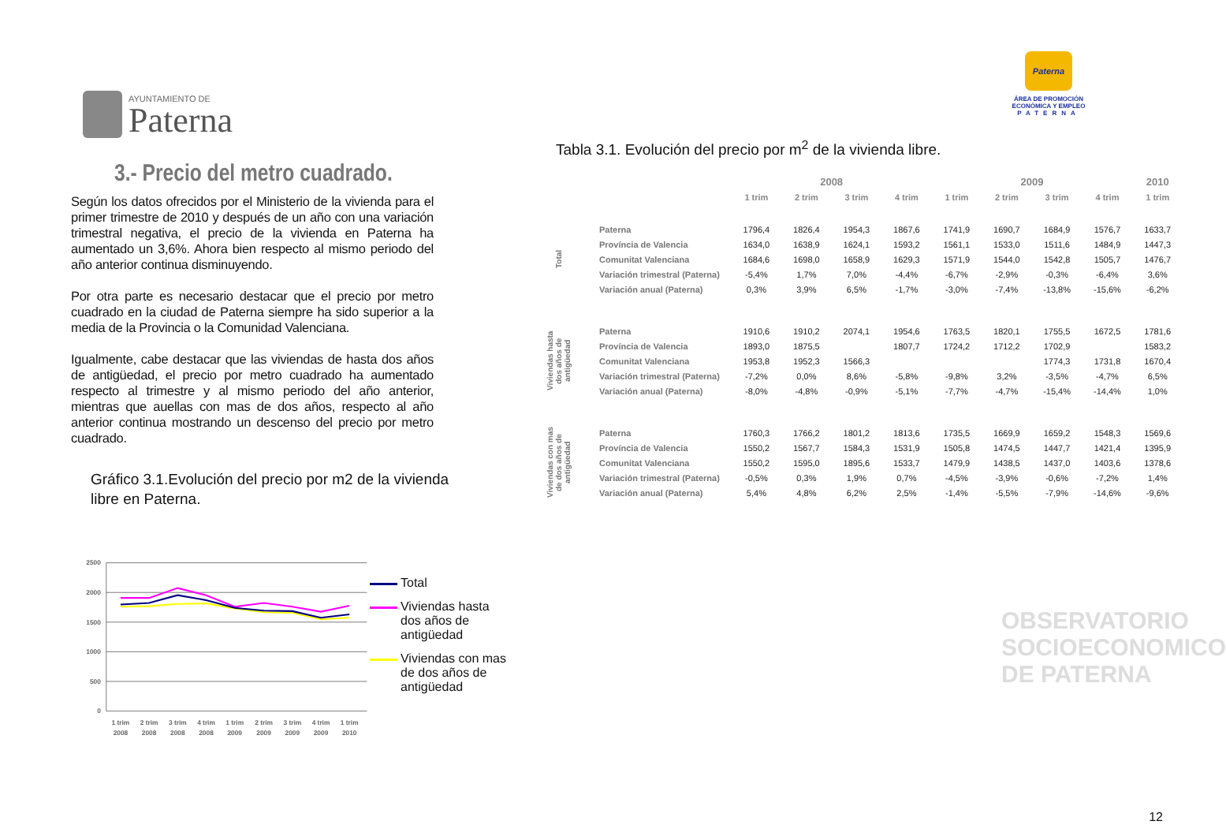AYUNTAMIENTO DE
Paterna
Paterna
ÁREA DE PROMOCIÓN
ECONÓMICA Y EMPLEO
PATERNA
3.- Precio del metro cuadrado.
Según los datos ofrecidos por el Ministerio de la vivienda para el primer trimestre de 2010 y después de un año con una variación trimestral negativa, el precio de la vivienda en Paterna ha aumentado un 3,6%. Ahora bien respecto al mismo periodo del año anterior continua disminuyendo.
Por otra parte es necesario destacar que el precio por metro cuadrado en la ciudad de Paterna siempre ha sido superior a la media de la Provincia o la Comunidad Valenciana.
Igualmente, cabe destacar que las viviendas de hasta dos años de antigüedad, el precio por metro cuadrado ha aumentado respecto al trimestre y al mismo periodo del año anterior, mientras que auellas con mas de dos años, respecto al año anterior continua mostrando un descenso del precio por metro cuadrado.
Gráfico 3.1.Evolución del precio por m2 de la vivienda
libre en Paterna.
2500
2000
1500
1000
500
0
1 trim
2008
2 trim
2008
3 trim
2008
4 trim
2008
1 trim
2009
2 trim
2009
3 trim
2009
4 trim
2009
1 trim
2010
Total
Viviendas hasta dos años de antigüedad
Viviendas con mas de dos años de antigüedad
Tabla 3.1. Evolución del precio por m<sup>2</sup> de la vivienda libre.
| | | 2008 | | | | 2009 | | | | 2010 |
| --- | --- | --- | --- | --- | --- | --- | --- | --- | --- | --- |
| | | 1 trim | 2 trim | 3 trim | 4 trim | 1 trim | 2 trim | 3 trim | 4 trim | 1 trim |
| Total | Paterna | 1796,4 | 1826,4 | 1954,3 | 1867,6 | 1741,9 | 1690,7 | 1684,9 | 1576,7 | 1633,7 |
| | Província de Valencia | 1634,0 | 1638,9 | 1624,1 | 1593,2 | 1561,1 | 1533,0 | 1511,6 | 1484,9 | 1447,3 |
| | Comunitat Valenciana | 1684,6 | 1698,0 | 1658,9 | 1629,3 | 1571,9 | 1544,0 | 1542,8 | 1505,7 | 1476,7 |
| | Variación trimestral (Paterna) | -5,4% | 1,7% | 7,0% | -4,4% | -6,7% | -2,9% | -0,3% | -6,4% | 3,6% |
| | Variación anual (Paterna) | 0,3% | 3,9% | 6,5% | -1,7% | -3,0% | -7,4% | -13,8% | -15,6% | -6,2% |
| Viviendas hasta dos años de antigüedad | Paterna | 1910,6 | 1910,2 | 2074,1 | 1954,6 | 1763,5 | 1820,1 | 1755,5 | 1672,5 | 1781,6 |
| | Província de Valencia | 1893,0 | 1875,5 | | 1807,7 | 1724,2 | 1712,2 | 1702,9 | | 1583,2 |
| | Comunitat Valenciana | 1953,8 | 1952,3 | 1566,3 | | | | 1774,3 | 1731,8 | 1670,4 |
| | Variación trimestral (Paterna) | -7,2% | 0,0% | 8,6% | -5,8% | -9,8% | 3,2% | -3,5% | -4,7% | 6,5% |
| | Variación anual (Paterna) | -8,0% | -4,8% | -0,9% | -5,1% | -7,7% | -4,7% | -15,4% | -14,4% | 1,0% |
| Viviendas con mas de dos años de antigüedad | Paterna | 1760,3 | 1766,2 | 1801,2 | 1813,6 | 1735,5 | 1669,9 | 1659,2 | 1548,3 | 1569,6 |
| | Província de Valencia | 1550,2 | 1567,7 | 1584,3 | 1531,9 | 1505,8 | 1474,5 | 1447,7 | 1421,4 | 1395,9 |
| | Comunitat Valenciana | 1550,2 | 1595,0 | 1895,6 | 1533,7 | 1479,9 | 1438,5 | 1437,0 | 1403,6 | 1378,6 |
| | Variación trimestral (Paterna) | -0,5% | 0,3% | 1,9% | 0,7% | -4,5% | -3,9% | -0,6% | -7,2% | 1,4% |
| | Variación anual (Paterna) | 5,4% | 4,8% | 6,2% | 2,5% | -1,4% | -5,5% | -7,9% | -14,6% | -9,6% |
OBSERVATORIO
SOCIOECONOMICO
DE PATERNA
12